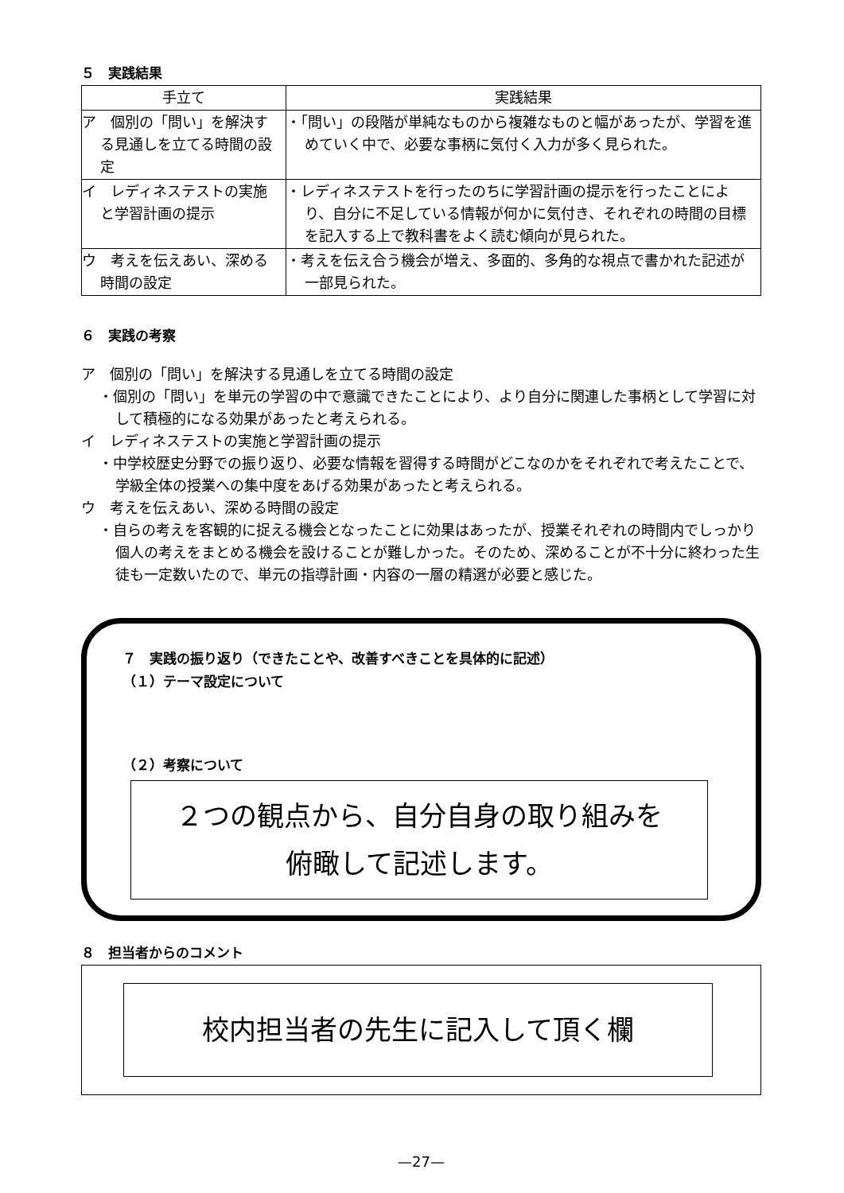５　実践結果
| 手立て | 実践結果 |
| --- | --- |
| ア 個別の「問い」を解決する見通しを立てる時間の設定 | ・「問い」の段階が単純なものから複雑なものと幅があったが、学習を進めていく中で、必要な事柄に気付く入力が多く見られた。 |
| イ レディネステストの実施と学習計画の提示 | ・レディネステストを行ったのちに学習計画の提示を行ったことにより、自分に不足している情報が何かに気付き、それぞれの時間の目標を記入する上で教科書をよく読む傾向が見られた。 |
| ウ 考えを伝えあい、深める時間の設定 | ・考えを伝え合う機会が増え、多面的、多角的な視点で書かれた記述が一部見られた。 |
６　実践の考察
ア　個別の「問い」を解決する見通しを立てる時間の設定
・個別の「問い」を単元の学習の中で意識できたことにより、より自分に関連した事柄として学習に対して積極的になる効果があったと考えられる。
イ　レディネステストの実施と学習計画の提示
・中学校歴史分野での振り返り、必要な情報を習得する時間がどこなのかをそれぞれで考えたことで、学級全体の授業への集中度をあげる効果があったと考えられる。
ウ　考えを伝えあい、深める時間の設定
・自らの考えを客観的に捉える機会となったことに効果はあったが、授業それぞれの時間内でしっかり個人の考えをまとめる機会を設けることが難しかった。そのため、深めることが不十分に終わった生徒も一定数いたので、単元の指導計画・内容の一層の精選が必要と感じた。
７　実践の振り返り（できたことや、改善すべきことを具体的に記述）
（１）テーマ設定について
（２）考察について
２つの観点から、自分自身の取り組みを
俯瞰して記述します。
８　担当者からのコメント
校内担当者の先生に記入して頂く欄
—27—